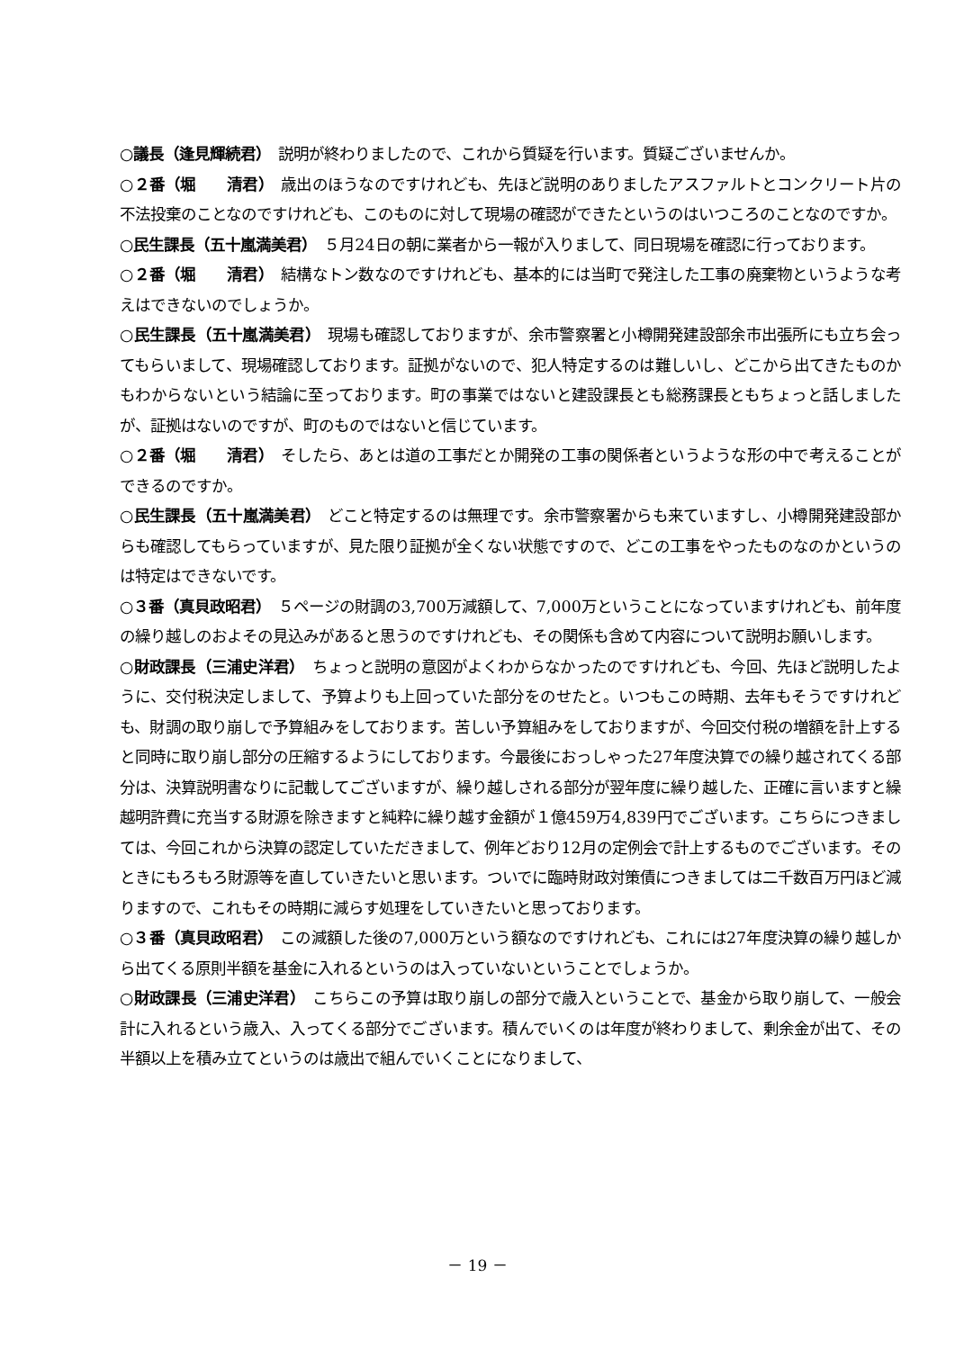○議長（逢見輝続君）　説明が終わりましたので、これから質疑を行います。質疑ございませんか。
○２番（堀　　清君）　歳出のほうなのですけれども、先ほど説明のありましたアスファルトとコンクリート片の不法投棄のことなのですけれども、このものに対して現場の確認ができたというのはいつころのことなのですか。
○民生課長（五十嵐満美君）　５月24日の朝に業者から一報が入りまして、同日現場を確認に行っております。
○２番（堀　　清君）　結構なトン数なのですけれども、基本的には当町で発注した工事の廃棄物というような考えはできないのでしょうか。
○民生課長（五十嵐満美君）　現場も確認しておりますが、余市警察署と小樽開発建設部余市出張所にも立ち会ってもらいまして、現場確認しております。証拠がないので、犯人特定するのは難しいし、どこから出てきたものかもわからないという結論に至っております。町の事業ではないと建設課長とも総務課長ともちょっと話しましたが、証拠はないのですが、町のものではないと信じています。
○２番（堀　　清君）　そしたら、あとは道の工事だとか開発の工事の関係者というような形の中で考えることができるのですか。
○民生課長（五十嵐満美君）　どこと特定するのは無理です。余市警察署からも来ていますし、小樽開発建設部からも確認してもらっていますが、見た限り証拠が全くない状態ですので、どこの工事をやったものなのかというのは特定はできないです。
○３番（真貝政昭君）　５ページの財調の3,700万減額して、7,000万ということになっていますけれども、前年度の繰り越しのおよその見込みがあると思うのですけれども、その関係も含めて内容について説明お願いします。
○財政課長（三浦史洋君）　ちょっと説明の意図がよくわからなかったのですけれども、今回、先ほど説明したように、交付税決定しまして、予算よりも上回っていた部分をのせたと。いつもこの時期、去年もそうですけれども、財調の取り崩しで予算組みをしております。苦しい予算組みをしておりますが、今回交付税の増額を計上すると同時に取り崩し部分の圧縮するようにしております。今最後におっしゃった27年度決算での繰り越されてくる部分は、決算説明書なりに記載してございますが、繰り越しされる部分が翌年度に繰り越した、正確に言いますと繰越明許費に充当する財源を除きますと純粋に繰り越す金額が１億459万4,839円でございます。こちらにつきましては、今回これから決算の認定していただきまして、例年どおり12月の定例会で計上するものでございます。そのときにもろもろ財源等を直していきたいと思います。ついでに臨時財政対策債につきましては二千数百万円ほど減りますので、これもその時期に減らす処理をしていきたいと思っております。
○３番（真貝政昭君）　この減額した後の7,000万という額なのですけれども、これには27年度決算の繰り越しから出てくる原則半額を基金に入れるというのは入っていないということでしょうか。
○財政課長（三浦史洋君）　こちらこの予算は取り崩しの部分で歳入ということで、基金から取り崩して、一般会計に入れるという歳入、入ってくる部分でございます。積んでいくのは年度が終わりまして、剰余金が出て、その半額以上を積み立てというのは歳出で組んでいくことになりまして、
－ 19 －